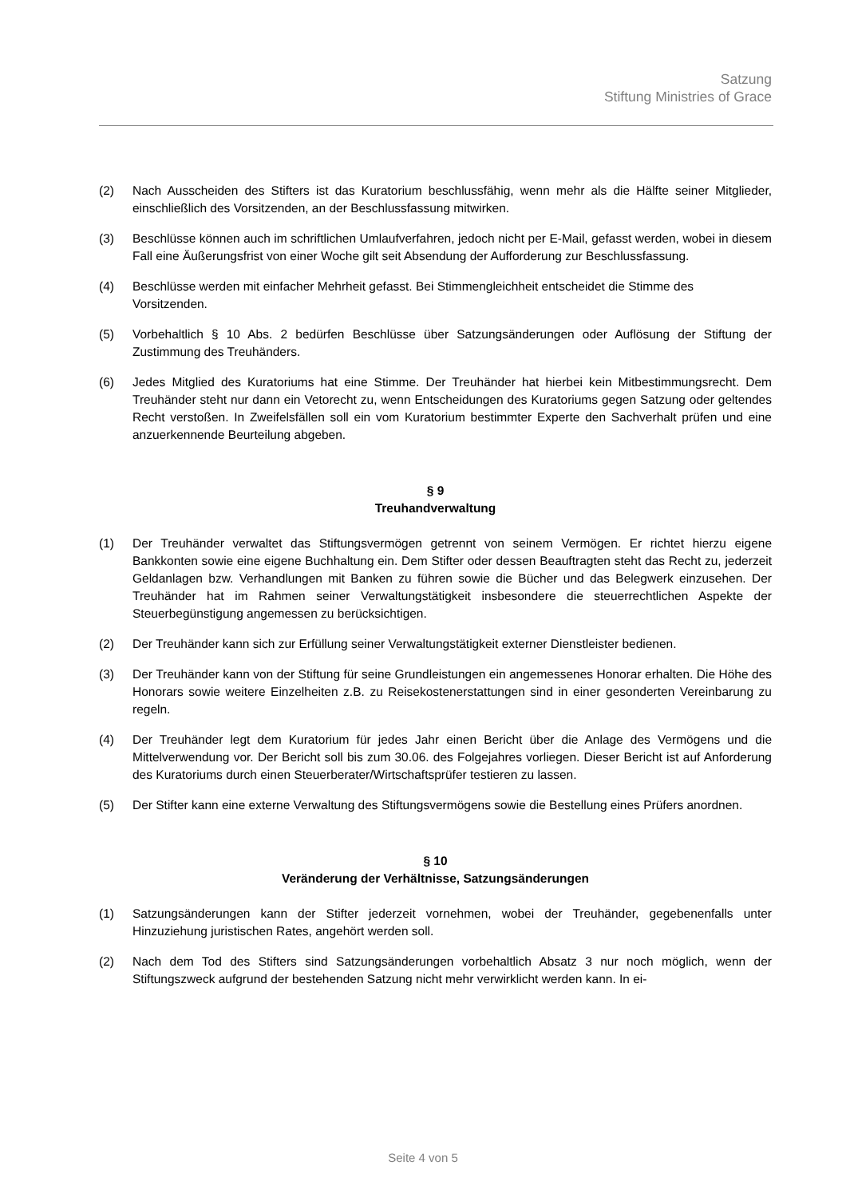Satzung
Stiftung Ministries of Grace
(2) Nach Ausscheiden des Stifters ist das Kuratorium beschlussfähig, wenn mehr als die Hälfte seiner Mitglieder, einschließlich des Vorsitzenden, an der Beschlussfassung mitwirken.
(3) Beschlüsse können auch im schriftlichen Umlaufverfahren, jedoch nicht per E-Mail, gefasst werden, wobei in diesem Fall eine Äußerungsfrist von einer Woche gilt seit Absendung der Aufforderung zur Beschlussfassung.
(4) Beschlüsse werden mit einfacher Mehrheit gefasst. Bei Stimmengleichheit entscheidet die Stimme des Vorsitzenden.
(5) Vorbehaltlich § 10 Abs. 2 bedürfen Beschlüsse über Satzungsänderungen oder Auflösung der Stiftung der Zustimmung des Treuhänders.
(6) Jedes Mitglied des Kuratoriums hat eine Stimme. Der Treuhänder hat hierbei kein Mitbestimmungsrecht. Dem Treuhänder steht nur dann ein Vetorecht zu, wenn Entscheidungen des Kuratoriums gegen Satzung oder geltendes Recht verstoßen. In Zweifelsfällen soll ein vom Kuratorium bestimmter Experte den Sachverhalt prüfen und eine anzuerkennende Beurteilung abgeben.
§ 9
Treuhandverwaltung
(1) Der Treuhänder verwaltet das Stiftungsvermögen getrennt von seinem Vermögen. Er richtet hierzu eigene Bankkonten sowie eine eigene Buchhaltung ein. Dem Stifter oder dessen Beauftragten steht das Recht zu, jederzeit Geldanlagen bzw. Verhandlungen mit Banken zu führen sowie die Bücher und das Belegwerk einzusehen. Der Treuhänder hat im Rahmen seiner Verwaltungstätigkeit insbesondere die steuerrechtlichen Aspekte der Steuerbegünstigung angemessen zu berücksichtigen.
(2) Der Treuhänder kann sich zur Erfüllung seiner Verwaltungstätigkeit externer Dienstleister bedienen.
(3) Der Treuhänder kann von der Stiftung für seine Grundleistungen ein angemessenes Honorar erhalten. Die Höhe des Honorars sowie weitere Einzelheiten z.B. zu Reisekostenerstattungen sind in einer gesonderten Vereinbarung zu regeln.
(4) Der Treuhänder legt dem Kuratorium für jedes Jahr einen Bericht über die Anlage des Vermögens und die Mittelverwendung vor. Der Bericht soll bis zum 30.06. des Folgejahres vorliegen. Dieser Bericht ist auf Anforderung des Kuratoriums durch einen Steuerberater/Wirtschaftsprüfer testieren zu lassen.
(5) Der Stifter kann eine externe Verwaltung des Stiftungsvermögens sowie die Bestellung eines Prüfers anordnen.
§ 10
Veränderung der Verhältnisse, Satzungsänderungen
(1) Satzungsänderungen kann der Stifter jederzeit vornehmen, wobei der Treuhänder, gegebenenfalls unter Hinzuziehung juristischen Rates, angehört werden soll.
(2) Nach dem Tod des Stifters sind Satzungsänderungen vorbehaltlich Absatz 3 nur noch möglich, wenn der Stiftungszweck aufgrund der bestehenden Satzung nicht mehr verwirklicht werden kann. In ei-
Seite 4 von 5